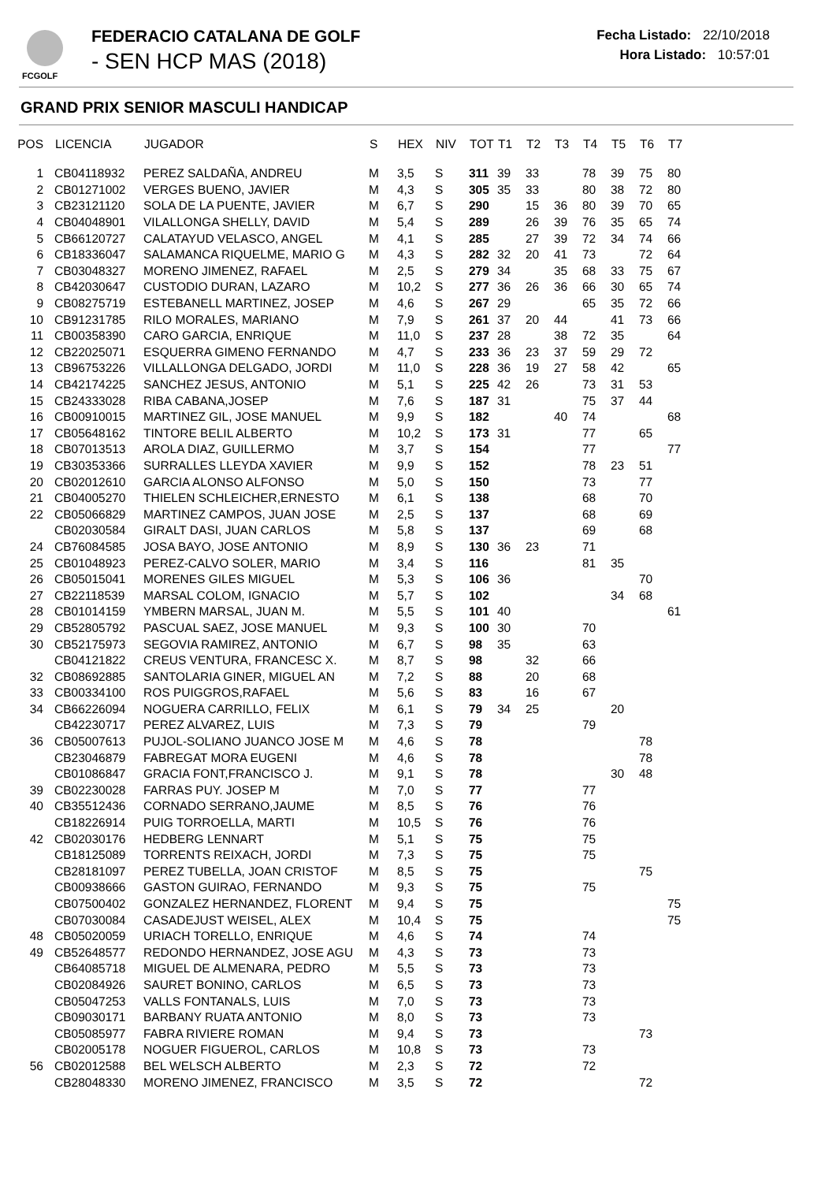FCGOLF
FEDERACIO CATALANA DE GOLF
- SEN HCP MAS (2018)
Fecha Listado: 22/10/2018
Hora Listado: 10:57:01
GRAND PRIX SENIOR MASCULI HANDICAP
| POS | LICENCIA | JUGADOR | S | HEX | NIV | TOT | T1 | T2 | T3 | T4 | T5 | T6 | T7 |
| --- | --- | --- | --- | --- | --- | --- | --- | --- | --- | --- | --- | --- | --- |
| 1 | CB04118932 | PEREZ SALDAÑA, ANDREU | M | 3,5 | S | 311 | 39 | 33 | | 78 | 39 | 75 | 80 |
| 2 | CB01271002 | VERGES BUENO, JAVIER | M | 4,3 | S | 305 | 35 | 33 | | 80 | 38 | 72 | 80 |
| 3 | CB23121120 | SOLA DE LA PUENTE, JAVIER | M | 6,7 | S | 290 | | 15 | 36 | 80 | 39 | 70 | 65 |
| 4 | CB04048901 | VILALLONGA SHELLY, DAVID | M | 5,4 | S | 289 | | 26 | 39 | 76 | 35 | 65 | 74 |
| 5 | CB66120727 | CALATAYUD VELASCO, ANGEL | M | 4,1 | S | 285 | | 27 | 39 | 72 | 34 | 74 | 66 |
| 6 | CB18336047 | SALAMANCA RIQUELME, MARIO G | M | 4,3 | S | 282 | 32 | 20 | 41 | 73 | | 72 | 64 |
| 7 | CB03048327 | MORENO JIMENEZ, RAFAEL | M | 2,5 | S | 279 | 34 | | 35 | 68 | 33 | 75 | 67 |
| 8 | CB42030647 | CUSTODIO DURAN, LAZARO | M | 10,2 | S | 277 | 36 | 26 | 36 | 66 | 30 | 65 | 74 |
| 9 | CB08275719 | ESTEBANELL MARTINEZ, JOSEP | M | 4,6 | S | 267 | 29 | | | 65 | 35 | 72 | 66 |
| 10 | CB91231785 | RILO MORALES, MARIANO | M | 7,9 | S | 261 | 37 | 20 | 44 | | 41 | 73 | 66 |
| 11 | CB00358390 | CARO GARCIA, ENRIQUE | M | 11,0 | S | 237 | 28 | | 38 | 72 | 35 | | 64 |
| 12 | CB22025071 | ESQUERRA GIMENO FERNANDO | M | 4,7 | S | 233 | 36 | 23 | 37 | 59 | 29 | 72 | |
| 13 | CB96753226 | VILLALLONGA DELGADO, JORDI | M | 11,0 | S | 228 | 36 | 19 | 27 | 58 | 42 | | 65 |
| 14 | CB42174225 | SANCHEZ JESUS, ANTONIO | M | 5,1 | S | 225 | 42 | 26 | | 73 | 31 | 53 | |
| 15 | CB24333028 | RIBA CABANA,JOSEP | M | 7,6 | S | 187 | 31 | | | 75 | 37 | 44 | |
| 16 | CB00910015 | MARTINEZ GIL, JOSE MANUEL | M | 9,9 | S | 182 | | | 40 | 74 | | | 68 |
| 17 | CB05648162 | TINTORE BELIL ALBERTO | M | 10,2 | S | 173 | 31 | | | 77 | | 65 | |
| 18 | CB07013513 | AROLA DIAZ, GUILLERMO | M | 3,7 | S | 154 | | | | 77 | | | 77 |
| 19 | CB30353366 | SURRALLES LLEYDA XAVIER | M | 9,9 | S | 152 | | | | 78 | 23 | 51 | |
| 20 | CB02012610 | GARCIA ALONSO ALFONSO | M | 5,0 | S | 150 | | | | 73 | | 77 | |
| 21 | CB04005270 | THIELEN SCHLEICHER,ERNESTO | M | 6,1 | S | 138 | | | | 68 | | 70 | |
| 22 | CB05066829 | MARTINEZ CAMPOS, JUAN JOSE | M | 2,5 | S | 137 | | | | 68 | | 69 | |
| | CB02030584 | GIRALT DASI, JUAN CARLOS | M | 5,8 | S | 137 | | | | 69 | | 68 | |
| 24 | CB76084585 | JOSA BAYO, JOSE ANTONIO | M | 8,9 | S | 130 | 36 | 23 | | 71 | | | |
| 25 | CB01048923 | PEREZ-CALVO SOLER, MARIO | M | 3,4 | S | 116 | | | | 81 | 35 | | |
| 26 | CB05015041 | MORENES GILES MIGUEL | M | 5,3 | S | 106 | 36 | | | | | 70 | |
| 27 | CB22118539 | MARSAL COLOM, IGNACIO | M | 5,7 | S | 102 | | | | | 34 | 68 | |
| 28 | CB01014159 | YMBERN MARSAL, JUAN M. | M | 5,5 | S | 101 | 40 | | | | | | 61 |
| 29 | CB52805792 | PASCUAL SAEZ, JOSE MANUEL | M | 9,3 | S | 100 | 30 | | | 70 | | | |
| 30 | CB52175973 | SEGOVIA RAMIREZ, ANTONIO | M | 6,7 | S | 98 | 35 | | | 63 | | | |
| | CB04121822 | CREUS VENTURA, FRANCESC X. | M | 8,7 | S | 98 | | 32 | | 66 | | | |
| 32 | CB08692885 | SANTOLARIA GINER, MIGUEL AN | M | 7,2 | S | 88 | | 20 | | 68 | | | |
| 33 | CB00334100 | ROS PUIGGROS,RAFAEL | M | 5,6 | S | 83 | | 16 | | 67 | | | |
| 34 | CB66226094 | NOGUERA CARRILLO, FELIX | M | 6,1 | S | 79 | 34 | 25 | | | 20 | | |
| | CB42230717 | PEREZ ALVAREZ, LUIS | M | 7,3 | S | 79 | | | | 79 | | | |
| 36 | CB05007613 | PUJOL-SOLIANO JUANCO JOSE M | M | 4,6 | S | 78 | | | | | | 78 | |
| | CB23046879 | FABREGAT MORA EUGENI | M | 4,6 | S | 78 | | | | | | 78 | |
| | CB01086847 | GRACIA FONT,FRANCISCO J. | M | 9,1 | S | 78 | | | | | 30 | 48 | |
| 39 | CB02230028 | FARRAS PUY. JOSEP M | M | 7,0 | S | 77 | | | | 77 | | | |
| 40 | CB35512436 | CORNADO SERRANO,JAUME | M | 8,5 | S | 76 | | | | 76 | | | |
| | CB18226914 | PUIG TORROELLA, MARTI | M | 10,5 | S | 76 | | | | 76 | | | |
| 42 | CB02030176 | HEDBERG LENNART | M | 5,1 | S | 75 | | | | 75 | | | |
| | CB18125089 | TORRENTS REIXACH, JORDI | M | 7,3 | S | 75 | | | | 75 | | | |
| | CB28181097 | PEREZ TUBELLA, JOAN CRISTOF | M | 8,5 | S | 75 | | | | | | 75 | |
| | CB00938666 | GASTON GUIRAO, FERNANDO | M | 9,3 | S | 75 | | | | 75 | | | |
| | CB07500402 | GONZALEZ HERNANDEZ, FLORENT | M | 9,4 | S | 75 | | | | | | | 75 |
| | CB07030084 | CASADEJUST WEISEL, ALEX | M | 10,4 | S | 75 | | | | | | | 75 |
| 48 | CB05020059 | URIACH TORELLO, ENRIQUE | M | 4,6 | S | 74 | | | | 74 | | | |
| 49 | CB52648577 | REDONDO HERNANDEZ, JOSE AGU | M | 4,3 | S | 73 | | | | 73 | | | |
| | CB64085718 | MIGUEL DE ALMENARA, PEDRO | M | 5,5 | S | 73 | | | | 73 | | | |
| | CB02084926 | SAURET BONINO, CARLOS | M | 6,5 | S | 73 | | | | 73 | | | |
| | CB05047253 | VALLS FONTANALS, LUIS | M | 7,0 | S | 73 | | | | 73 | | | |
| | CB09030171 | BARBANY RUATA ANTONIO | M | 8,0 | S | 73 | | | | 73 | | | |
| | CB05085977 | FABRA RIVIERE ROMAN | M | 9,4 | S | 73 | | | | | | 73 | |
| | CB02005178 | NOGUER FIGUEROL, CARLOS | M | 10,8 | S | 73 | | | | 73 | | | |
| 56 | CB02012588 | BEL WELSCH ALBERTO | M | 2,3 | S | 72 | | | | 72 | | | |
| | CB28048330 | MORENO JIMENEZ, FRANCISCO | M | 3,5 | S | 72 | | | | | | 72 | |